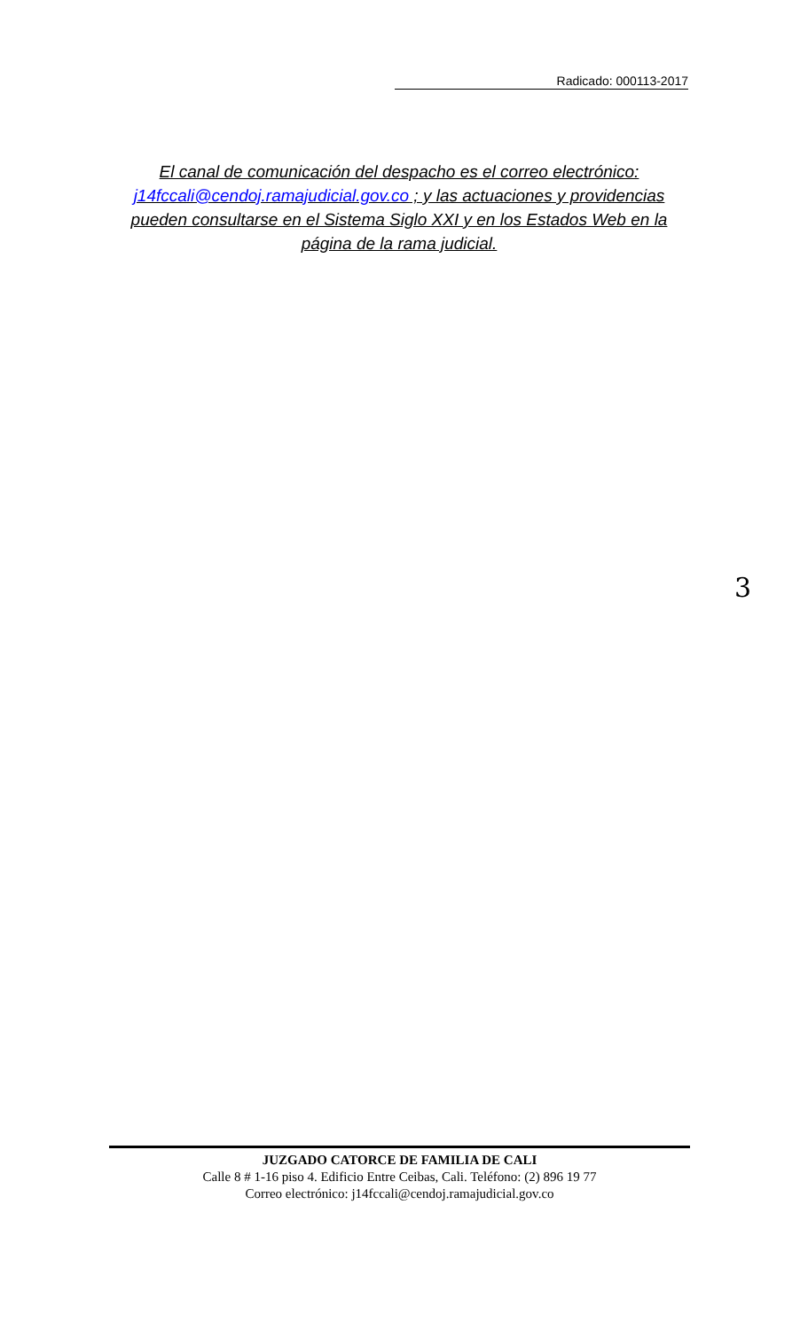Radicado: 000113-2017
El canal de comunicación del despacho es el correo electrónico: j14fccali@cendoj.ramajudicial.gov.co ; y las actuaciones y providencias pueden consultarse en el Sistema Siglo XXI y en los Estados Web en la página de la rama judicial.
3
JUZGADO CATORCE DE FAMILIA DE CALI
Calle 8 # 1-16 piso 4. Edificio Entre Ceibas, Cali. Teléfono: (2) 896 19 77
Correo electrónico: j14fccali@cendoj.ramajudicial.gov.co